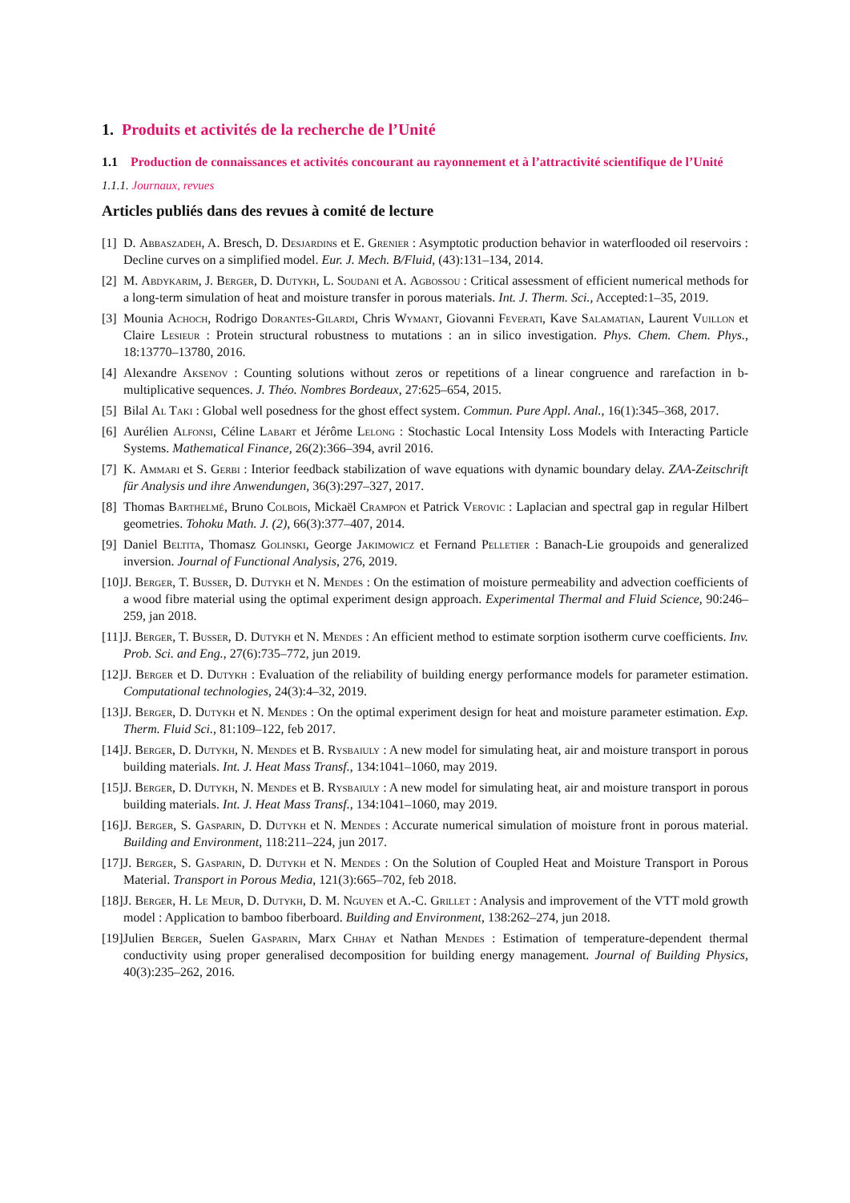1. Produits et activités de la recherche de l’Unité
1.1 Production de connaissances et activités concourant au rayonnement et à l’attractivité scientifique de l’Unité
1.1.1. Journaux, revues
Articles publiés dans des revues à comité de lecture
[1] D. Abbaszadeh, A. Bresch, D. Desjardins et E. Grenier : Asymptotic production behavior in waterflooded oil reservoirs : Decline curves on a simplified model. Eur. J. Mech. B/Fluid, (43):131–134, 2014.
[2] M. Abdykarim, J. Berger, D. Dutykh, L. Soudani et A. Agbossou : Critical assessment of efficient numerical methods for a long-term simulation of heat and moisture transfer in porous materials. Int. J. Therm. Sci., Accepted:1–35, 2019.
[3] Mounia Achoch, Rodrigo Dorantes-Gilardi, Chris Wymant, Giovanni Feverati, Kave Salamatian, Laurent Vuillon et Claire Lesieur : Protein structural robustness to mutations : an in silico investigation. Phys. Chem. Chem. Phys., 18:13770–13780, 2016.
[4] Alexandre Aksenov : Counting solutions without zeros or repetitions of a linear congruence and rarefaction in b-multiplicative sequences. J. Théo. Nombres Bordeaux, 27:625–654, 2015.
[5] Bilal Al Taki : Global well posedness for the ghost effect system. Commun. Pure Appl. Anal., 16(1):345–368, 2017.
[6] Aurélien Alfonsi, Céline Labart et Jérôme Lelong : Stochastic Local Intensity Loss Models with Interacting Particle Systems. Mathematical Finance, 26(2):366–394, avril 2016.
[7] K. Ammari et S. Gerbi : Interior feedback stabilization of wave equations with dynamic boundary delay. ZAA-Zeitschrift für Analysis und ihre Anwendungen, 36(3):297–327, 2017.
[8] Thomas Barthelmé, Bruno Colbois, Mickaël Crampon et Patrick Verovic : Laplacian and spectral gap in regular Hilbert geometries. Tohoku Math. J. (2), 66(3):377–407, 2014.
[9] Daniel Beltita, Thomasz Golinski, George Jakimowicz et Fernand Pelletier : Banach-Lie groupoids and generalized inversion. Journal of Functional Analysis, 276, 2019.
[10] J. Berger, T. Busser, D. Dutykh et N. Mendes : On the estimation of moisture permeability and advection coefficients of a wood fibre material using the optimal experiment design approach. Experimental Thermal and Fluid Science, 90:246–259, jan 2018.
[11] J. Berger, T. Busser, D. Dutykh et N. Mendes : An efficient method to estimate sorption isotherm curve coefficients. Inv. Prob. Sci. and Eng., 27(6):735–772, jun 2019.
[12] J. Berger et D. Dutykh : Evaluation of the reliability of building energy performance models for parameter estimation. Computational technologies, 24(3):4–32, 2019.
[13] J. Berger, D. Dutykh et N. Mendes : On the optimal experiment design for heat and moisture parameter estimation. Exp. Therm. Fluid Sci., 81:109–122, feb 2017.
[14] J. Berger, D. Dutykh, N. Mendes et B. Rysbaiuly : A new model for simulating heat, air and moisture transport in porous building materials. Int. J. Heat Mass Transf., 134:1041–1060, may 2019.
[15] J. Berger, D. Dutykh, N. Mendes et B. Rysbaiuly : A new model for simulating heat, air and moisture transport in porous building materials. Int. J. Heat Mass Transf., 134:1041–1060, may 2019.
[16] J. Berger, S. Gasparin, D. Dutykh et N. Mendes : Accurate numerical simulation of moisture front in porous material. Building and Environment, 118:211–224, jun 2017.
[17] J. Berger, S. Gasparin, D. Dutykh et N. Mendes : On the Solution of Coupled Heat and Moisture Transport in Porous Material. Transport in Porous Media, 121(3):665–702, feb 2018.
[18] J. Berger, H. Le Meur, D. Dutykh, D. M. Nguyen et A.-C. Grillet : Analysis and improvement of the VTT mold growth model : Application to bamboo fiberboard. Building and Environment, 138:262–274, jun 2018.
[19] Julien Berger, Suelen Gasparin, Marx Chhay et Nathan Mendes : Estimation of temperature-dependent thermal conductivity using proper generalised decomposition for building energy management. Journal of Building Physics, 40(3):235–262, 2016.